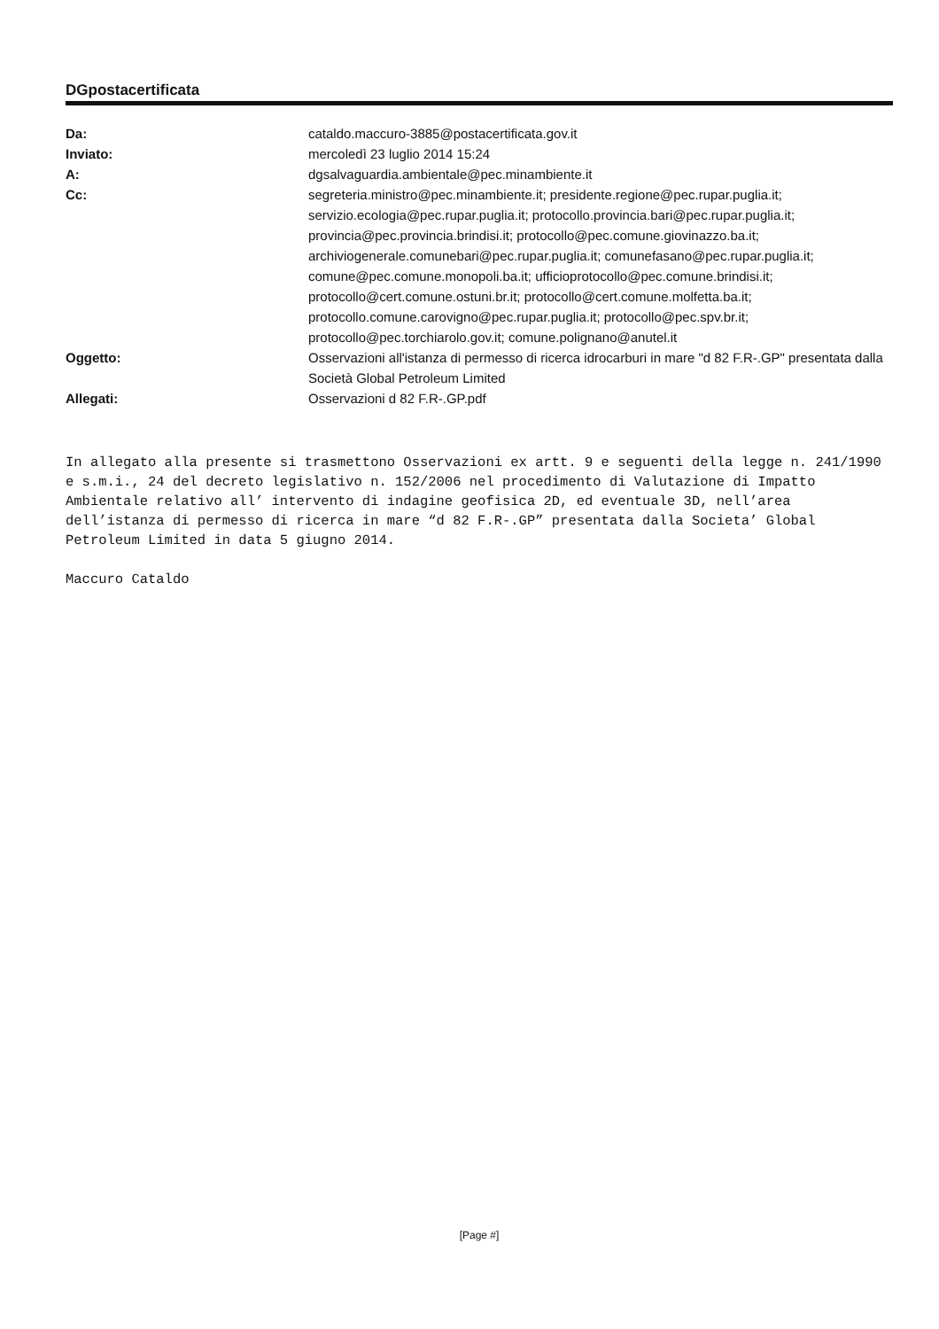DGpostacertificata
| Da: | cataldo.maccuro-3885@postacertificata.gov.it |
| Inviato: | mercoledì 23 luglio 2014 15:24 |
| A: | dgsalvaguardia.ambientale@pec.minambiente.it |
| Cc: | segreteria.ministro@pec.minambiente.it; presidente.regione@pec.rupar.puglia.it; servizio.ecologia@pec.rupar.puglia.it; protocollo.provincia.bari@pec.rupar.puglia.it; provincia@pec.provincia.brindisi.it; protocollo@pec.comune.giovinazzo.ba.it; archiviogenerale.comunebari@pec.rupar.puglia.it; comunefasano@pec.rupar.puglia.it; comune@pec.comune.monopoli.ba.it; ufficioprotocollo@pec.comune.brindisi.it; protocollo@cert.comune.ostuni.br.it; protocollo@cert.comune.molfetta.ba.it; protocollo.comune.carovigno@pec.rupar.puglia.it; protocollo@pec.spv.br.it; protocollo@pec.torchiarolo.gov.it; comune.polignano@anutel.it |
| Oggetto: | Osservazioni all'istanza di permesso di ricerca idrocarburi in mare "d 82 F.R-.GP" presentata dalla Società Global Petroleum Limited |
| Allegati: | Osservazioni d 82 F.R-.GP.pdf |
In allegato alla presente si trasmettono Osservazioni ex artt. 9 e seguenti della legge n. 241/1990 e s.m.i., 24 del decreto legislativo n. 152/2006 nel procedimento di Valutazione di Impatto Ambientale relativo all’ intervento di indagine geofisica 2D, ed eventuale 3D, nell’area dell’istanza di permesso di ricerca in mare “d 82 F.R-.GP” presentata dalla Societa’ Global Petroleum Limited in data 5 giugno 2014.
Maccuro Cataldo
[Page #]